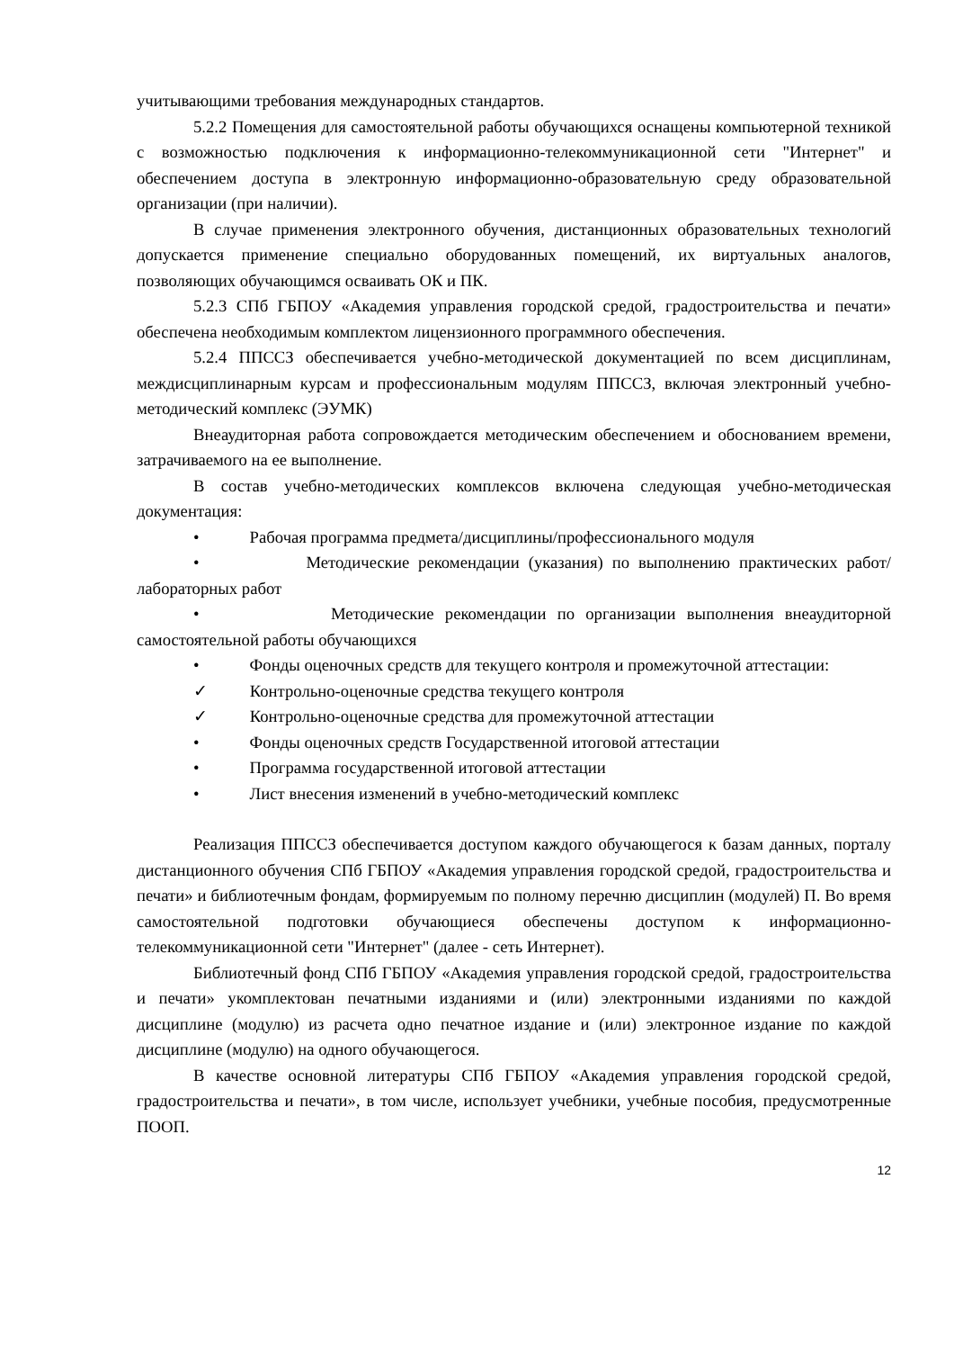учитывающими требования международных стандартов.
5.2.2 Помещения для самостоятельной работы обучающихся оснащены компьютерной техникой с возможностью подключения к информационно-телекоммуникационной сети "Интернет" и обеспечением доступа в электронную информационно-образовательную среду образовательной организации (при наличии).
В случае применения электронного обучения, дистанционных образовательных технологий допускается применение специально оборудованных помещений, их виртуальных аналогов, позволяющих обучающимся осваивать ОК и ПК.
5.2.3 СПб ГБПОУ «Академия управления городской средой, градостроительства и печати» обеспечена необходимым комплектом лицензионного программного обеспечения.
5.2.4 ППССЗ обеспечивается учебно-методической документацией по всем дисциплинам, междисциплинарным курсам и профессиональным модулям ППССЗ, включая электронный учебно-методический комплекс (ЭУМК)
Внеаудиторная работа сопровождается методическим обеспечением и обоснованием времени, затрачиваемого на ее выполнение.
В состав учебно-методических комплексов включена следующая учебно-методическая документация:
• Рабочая программа предмета/дисциплины/профессионального модуля
• Методические рекомендации (указания) по выполнению практических работ/лабораторных работ
• Методические рекомендации по организации выполнения внеаудиторной самостоятельной работы обучающихся
• Фонды оценочных средств для текущего контроля и промежуточной аттестации:
✓ Контрольно-оценочные средства текущего контроля
✓ Контрольно-оценочные средства для промежуточной аттестации
• Фонды оценочных средств Государственной итоговой аттестации
• Программа государственной итоговой аттестации
• Лист внесения изменений в учебно-методический комплекс
Реализация ППССЗ обеспечивается доступом каждого обучающегося к базам данных, порталу дистанционного обучения СПб ГБПОУ «Академия управления городской средой, градостроительства и печати» и библиотечным фондам, формируемым по полному перечню дисциплин (модулей) П. Во время самостоятельной подготовки обучающиеся обеспечены доступом к информационно-телекоммуникационной сети "Интернет" (далее - сеть Интернет).
Библиотечный фонд СПб ГБПОУ «Академия управления городской средой, градостроительства и печати» укомплектован печатными изданиями и (или) электронными изданиями по каждой дисциплине (модулю) из расчета одно печатное издание и (или) электронное издание по каждой дисциплине (модулю) на одного обучающегося.
В качестве основной литературы СПб ГБПОУ «Академия управления городской средой, градостроительства и печати», в том числе, использует учебники, учебные пособия, предусмотренные ПООП.
12